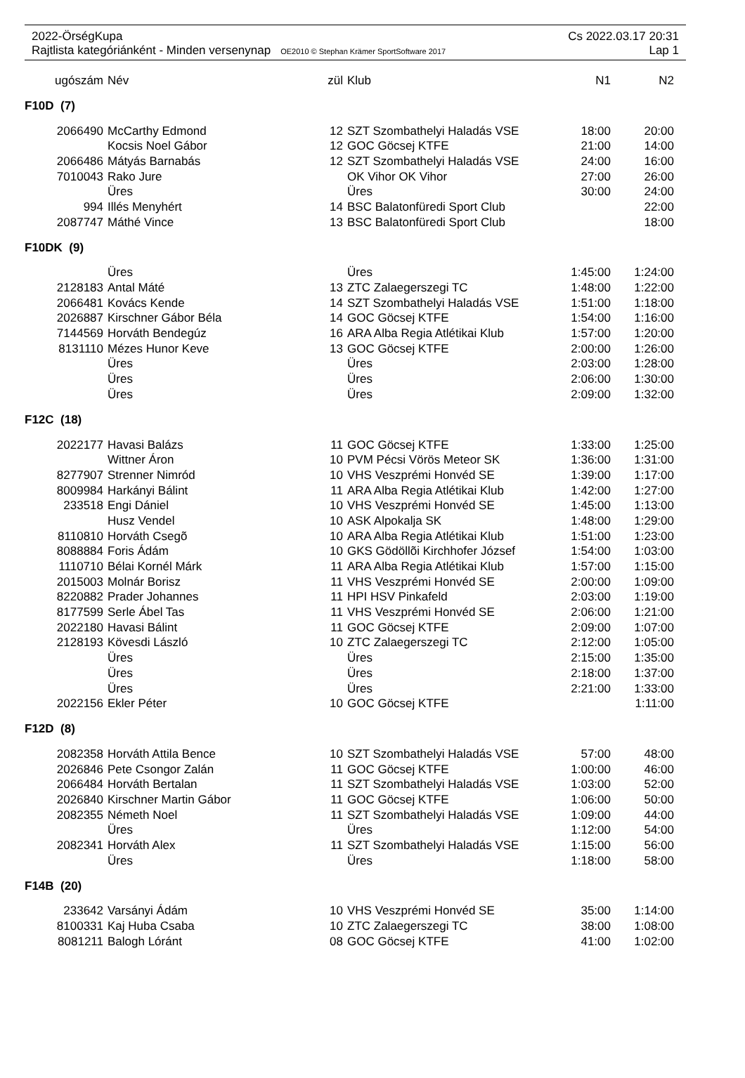2022-ÖrségKupa Cs 2022.03.17 20:31
Rajtlista kategóriánként - Minden versenynap OE2010 © Stephan Krämer SportSoftware 2017 Lap 1
| ugószám | Név | zül | Klub | N1 | N2 |
| --- | --- | --- | --- | --- | --- |
| F10D (7) | | | | | |
| 2066490 | McCarthy Edmond | 12 | SZT Szombathelyi Haladás VSE | 18:00 | 20:00 |
| | Kocsis Noel Gábor | 12 | GOC Göcsej KTFE | 21:00 | 14:00 |
| 2066486 | Mátyás Barnabás | 12 | SZT Szombathelyi Haladás VSE | 24:00 | 16:00 |
| 7010043 | Rako Jure | | OK Vihor OK Vihor | 27:00 | 26:00 |
| | Üres | | Üres | 30:00 | 24:00 |
| 994 | Illés Menyhért | 14 | BSC Balatonfüredi Sport Club | | 22:00 |
| 2087747 | Máthé Vince | 13 | BSC Balatonfüredi Sport Club | | 18:00 |
| F10DK (9) | | | | | |
| | Üres | | Üres | 1:45:00 | 1:24:00 |
| 2128183 | Antal Máté | 13 | ZTC Zalaegerszegi TC | 1:48:00 | 1:22:00 |
| 2066481 | Kovács Kende | 14 | SZT Szombathelyi Haladás VSE | 1:51:00 | 1:18:00 |
| 2026887 | Kirschner Gábor Béla | 14 | GOC Göcsej KTFE | 1:54:00 | 1:16:00 |
| 7144569 | Horváth Bendegúz | 16 | ARA Alba Regia Atlétikai Klub | 1:57:00 | 1:20:00 |
| 8131110 | Mézes Hunor Keve | 13 | GOC Göcsej KTFE | 2:00:00 | 1:26:00 |
| | Üres | | Üres | 2:03:00 | 1:28:00 |
| | Üres | | Üres | 2:06:00 | 1:30:00 |
| | Üres | | Üres | 2:09:00 | 1:32:00 |
| F12C (18) | | | | | |
| 2022177 | Havasi Balázs | 11 | GOC Göcsej KTFE | 1:33:00 | 1:25:00 |
| | Wittner Áron | 10 | PVM Pécsi Vörös Meteor SK | 1:36:00 | 1:31:00 |
| 8277907 | Strenner Nimród | 10 | VHS Veszprémi Honvéd SE | 1:39:00 | 1:17:00 |
| 8009984 | Harkányi Bálint | 11 | ARA Alba Regia Atlétikai Klub | 1:42:00 | 1:27:00 |
| 233518 | Engi Dániel | 10 | VHS Veszprémi Honvéd SE | 1:45:00 | 1:13:00 |
| | Husz Vendel | 10 | ASK Alpokalja SK | 1:48:00 | 1:29:00 |
| 8110810 | Horváth Csegõ | 10 | ARA Alba Regia Atlétikai Klub | 1:51:00 | 1:23:00 |
| 8088884 | Foris Ádám | 10 | GKS Gödöllõi Kirchhofer József | 1:54:00 | 1:03:00 |
| 1110710 | Bélai Kornél Márk | 11 | ARA Alba Regia Atlétikai Klub | 1:57:00 | 1:15:00 |
| 2015003 | Molnár Borisz | 11 | VHS Veszprémi Honvéd SE | 2:00:00 | 1:09:00 |
| 8220882 | Prader Johannes | 11 | HPI HSV Pinkafeld | 2:03:00 | 1:19:00 |
| 8177599 | Serle Ábel Tas | 11 | VHS Veszprémi Honvéd SE | 2:06:00 | 1:21:00 |
| 2022180 | Havasi Bálint | 11 | GOC Göcsej KTFE | 2:09:00 | 1:07:00 |
| 2128193 | Kövesdi László | 10 | ZTC Zalaegerszegi TC | 2:12:00 | 1:05:00 |
| | Üres | | Üres | 2:15:00 | 1:35:00 |
| | Üres | | Üres | 2:18:00 | 1:37:00 |
| | Üres | | Üres | 2:21:00 | 1:33:00 |
| 2022156 | Ekler Péter | 10 | GOC Göcsej KTFE | | 1:11:00 |
| F12D (8) | | | | | |
| 2082358 | Horváth Attila Bence | 10 | SZT Szombathelyi Haladás VSE | 57:00 | 48:00 |
| 2026846 | Pete Csongor Zalán | 11 | GOC Göcsej KTFE | 1:00:00 | 46:00 |
| 2066484 | Horváth Bertalan | 11 | SZT Szombathelyi Haladás VSE | 1:03:00 | 52:00 |
| 2026840 | Kirschner Martin Gábor | 11 | GOC Göcsej KTFE | 1:06:00 | 50:00 |
| 2082355 | Németh Noel | 11 | SZT Szombathelyi Haladás VSE | 1:09:00 | 44:00 |
| | Üres | | Üres | 1:12:00 | 54:00 |
| 2082341 | Horváth Alex | 11 | SZT Szombathelyi Haladás VSE | 1:15:00 | 56:00 |
| | Üres | | Üres | 1:18:00 | 58:00 |
| F14B (20) | | | | | |
| 233642 | Varsányi Ádám | 10 | VHS Veszprémi Honvéd SE | 35:00 | 1:14:00 |
| 8100331 | Kaj Huba Csaba | 10 | ZTC Zalaegerszegi TC | 38:00 | 1:08:00 |
| 8081211 | Balogh Lóránt | 08 | GOC Göcsej KTFE | 41:00 | 1:02:00 |